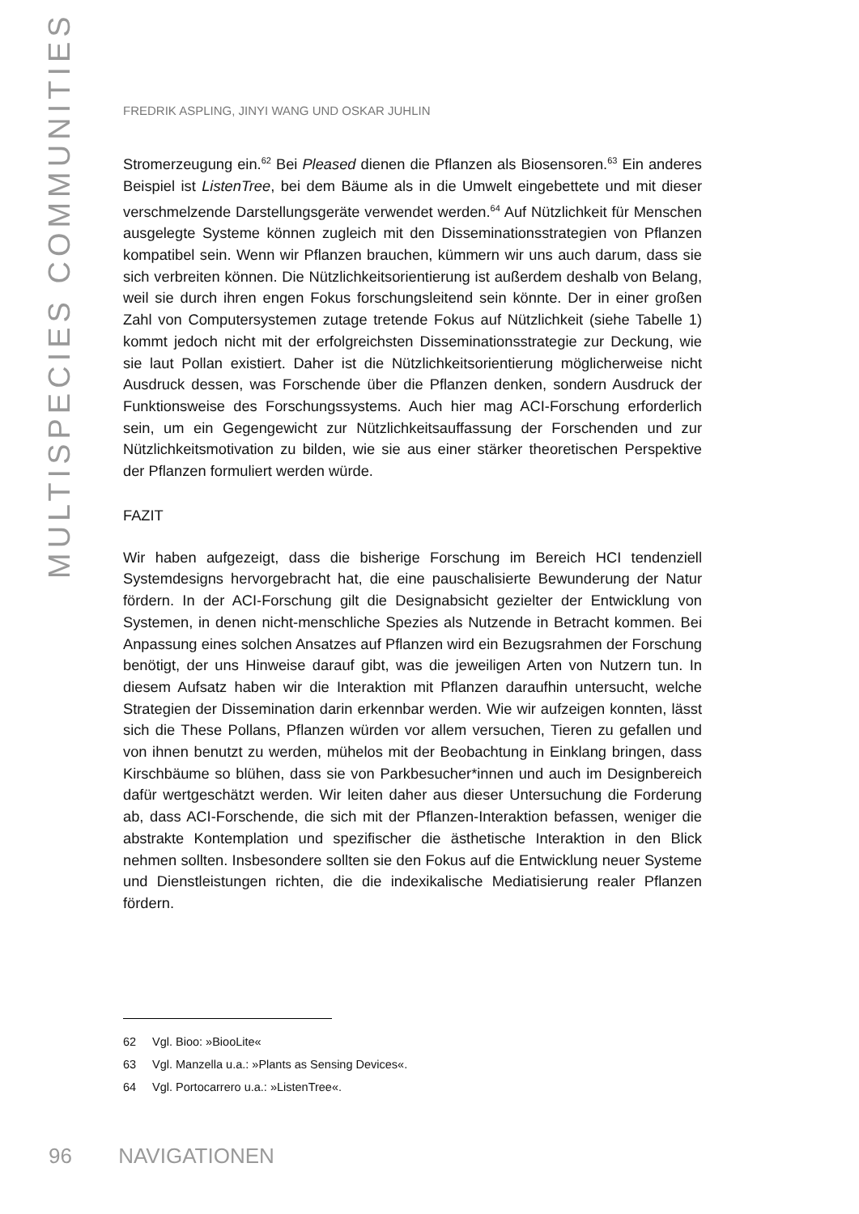MULTISPECIES COMMUNITIES
FREDRIK ASPLING, JINYI WANG UND OSKAR JUHLIN
Stromerzeugung ein.<sup>62</sup> Bei Pleased dienen die Pflanzen als Biosensoren.<sup>63</sup> Ein anderes Beispiel ist ListenTree, bei dem Bäume als in die Umwelt eingebettete und mit dieser verschmelzende Darstellungsgeräte verwendet werden.<sup>64</sup> Auf Nützlichkeit für Menschen ausgelegte Systeme können zugleich mit den Disseminationsstrategien von Pflanzen kompatibel sein. Wenn wir Pflanzen brauchen, kümmern wir uns auch darum, dass sie sich verbreiten können. Die Nützlichkeitsorientierung ist außerdem deshalb von Belang, weil sie durch ihren engen Fokus forschungsleitend sein könnte. Der in einer großen Zahl von Computersystemen zutage tretende Fokus auf Nützlichkeit (siehe Tabelle 1) kommt jedoch nicht mit der erfolgreichsten Disseminationsstrategie zur Deckung, wie sie laut Pollan existiert. Daher ist die Nützlichkeitsorientierung möglicherweise nicht Ausdruck dessen, was Forschende über die Pflanzen denken, sondern Ausdruck der Funktionsweise des Forschungssystems. Auch hier mag ACI-Forschung erforderlich sein, um ein Gegengewicht zur Nützlichkeitsauffassung der Forschenden und zur Nützlichkeitsmotivation zu bilden, wie sie aus einer stärker theoretischen Perspektive der Pflanzen formuliert werden würde.
FAZIT
Wir haben aufgezeigt, dass die bisherige Forschung im Bereich HCI tendenziell Systemdesigns hervorgebracht hat, die eine pauschalisierte Bewunderung der Natur fördern. In der ACI-Forschung gilt die Designabsicht gezielter der Entwicklung von Systemen, in denen nicht-menschliche Spezies als Nutzende in Betracht kommen. Bei Anpassung eines solchen Ansatzes auf Pflanzen wird ein Bezugsrahmen der Forschung benötigt, der uns Hinweise darauf gibt, was die jeweiligen Arten von Nutzern tun. In diesem Aufsatz haben wir die Interaktion mit Pflanzen daraufhin untersucht, welche Strategien der Dissemination darin erkennbar werden. Wie wir aufzeigen konnten, lässt sich die These Pollans, Pflanzen würden vor allem versuchen, Tieren zu gefallen und von ihnen benutzt zu werden, mühelos mit der Beobachtung in Einklang bringen, dass Kirschbäume so blühen, dass sie von Parkbesucher*innen und auch im Designbereich dafür wertgeschätzt werden. Wir leiten daher aus dieser Untersuchung die Forderung ab, dass ACI-Forschende, die sich mit der Pflanzen-Interaktion befassen, weniger die abstrakte Kontemplation und spezifischer die ästhetische Interaktion in den Blick nehmen sollten. Insbesondere sollten sie den Fokus auf die Entwicklung neuer Systeme und Dienstleistungen richten, die die indexikalische Mediatisierung realer Pflanzen fördern.
62 Vgl. Bioo: »BiooLite«
63 Vgl. Manzella u.a.: »Plants as Sensing Devices«.
64 Vgl. Portocarrero u.a.: »ListenTree«.
96 NAVIGATIONEN